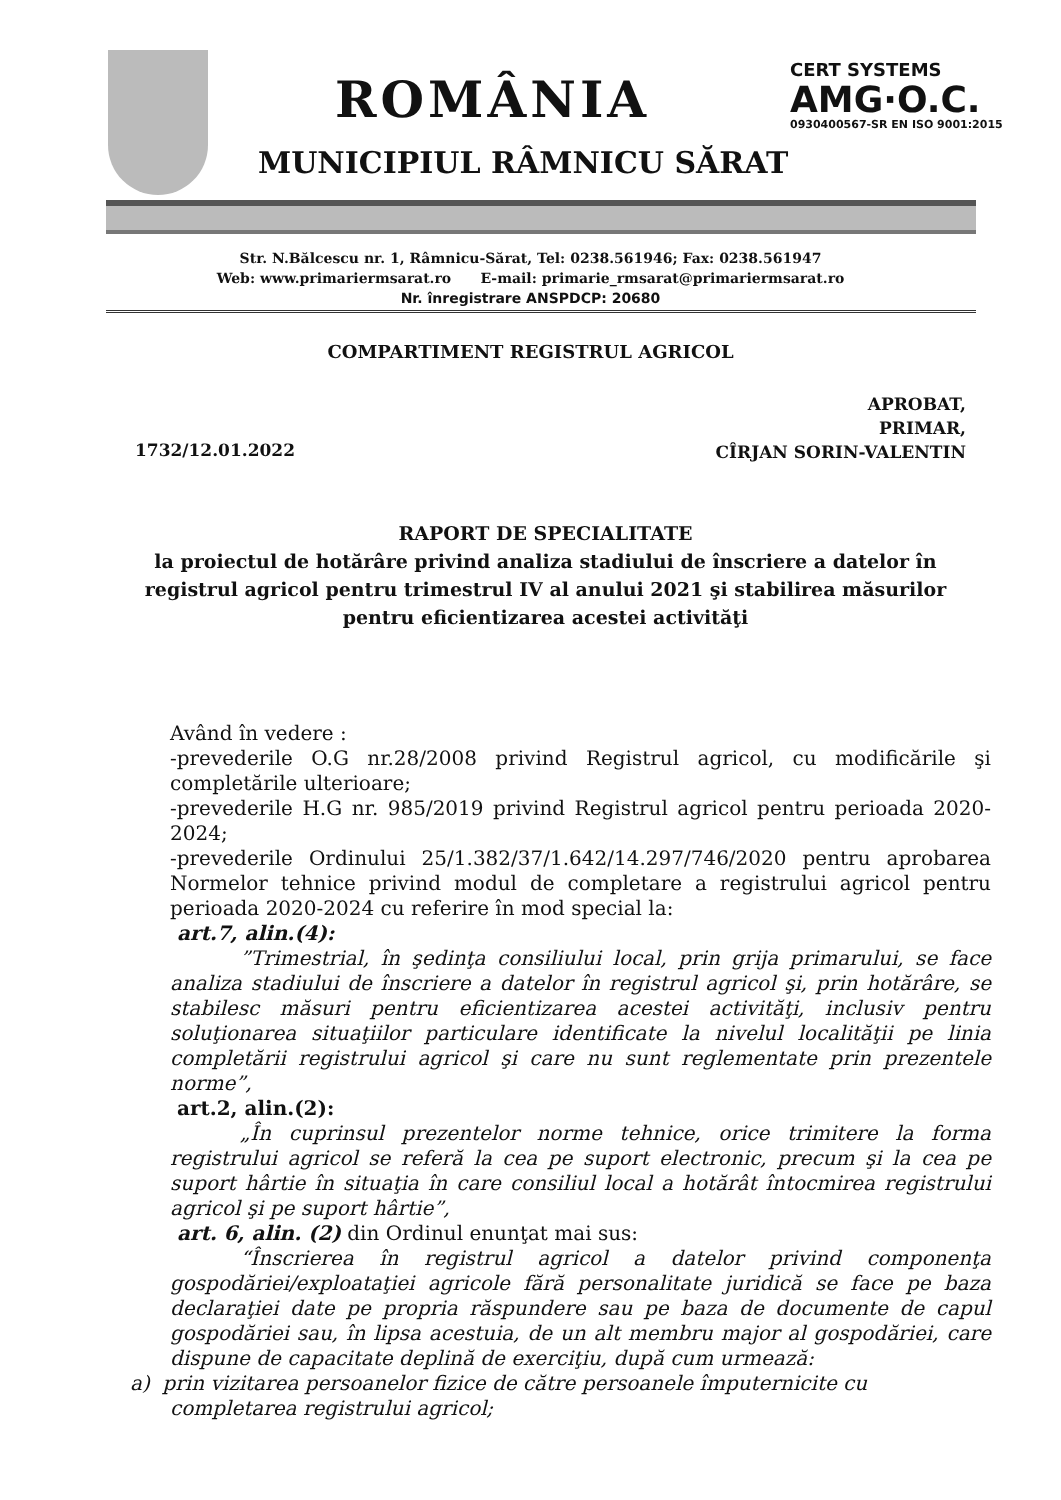ROMÂNIA
CERT SYSTEMS
AMG·O.C.
0930400567-SR EN ISO 9001:2015
MUNICIPIUL RÂMNICU SĂRAT
Str. N.Bălcescu nr. 1, Râmnicu-Sărat, Tel: 0238.561946; Fax: 0238.561947
Web: www.primariermsarat.ro E-mail: primarie_rmsarat@primariermsarat.ro
Nr. înregistrare ANSPDCP: 20680
COMPARTIMENT REGISTRUL AGRICOL
1732/12.01.2022
APROBAT,
PRIMAR,
CÎRJAN SORIN-VALENTIN
RAPORT DE SPECIALITATE
la proiectul de hotărâre privind analiza stadiului de înscriere a datelor în registrul agricol pentru trimestrul IV al anului 2021 şi stabilirea măsurilor pentru eficientizarea acestei activităţi
Având în vedere :
-prevederile O.G nr.28/2008 privind Registrul agricol, cu modificările şi completările ulterioare;
-prevederile H.G nr. 985/2019 privind Registrul agricol pentru perioada 2020-2024;
-prevederile Ordinului 25/1.382/37/1.642/14.297/746/2020 pentru aprobarea Normelor tehnice privind modul de completare a registrului agricol pentru perioada 2020-2024 cu referire în mod special la:
art.7, alin.(4):
”Trimestrial, în şedinţa consiliului local, prin grija primarului, se face analiza stadiului de înscriere a datelor în registrul agricol şi, prin hotărâre, se stabilesc măsuri pentru eficientizarea acestei activităţi, inclusiv pentru soluţionarea situaţiilor particulare identificate la nivelul localităţii pe linia completării registrului agricol şi care nu sunt reglementate prin prezentele norme”,
art.2, alin.(2):
„În cuprinsul prezentelor norme tehnice, orice trimitere la forma registrului agricol se referă la cea pe suport electronic, precum şi la cea pe suport hârtie în situaţia în care consiliul local a hotărât întocmirea registrului agricol şi pe suport hârtie”,
art. 6, alin. (2) din Ordinul enunţat mai sus:
“Înscrierea în registrul agricol a datelor privind componenţa gospodăriei/exploataţiei agricole fără personalitate juridică se face pe baza declaraţiei date pe propria răspundere sau pe baza de documente de capul gospodăriei sau, în lipsa acestuia, de un alt membru major al gospodăriei, care dispune de capacitate deplină de exerciţiu, după cum urmează:
a) prin vizitarea persoanelor fizice de către persoanele împuternicite cu
completarea registrului agricol;